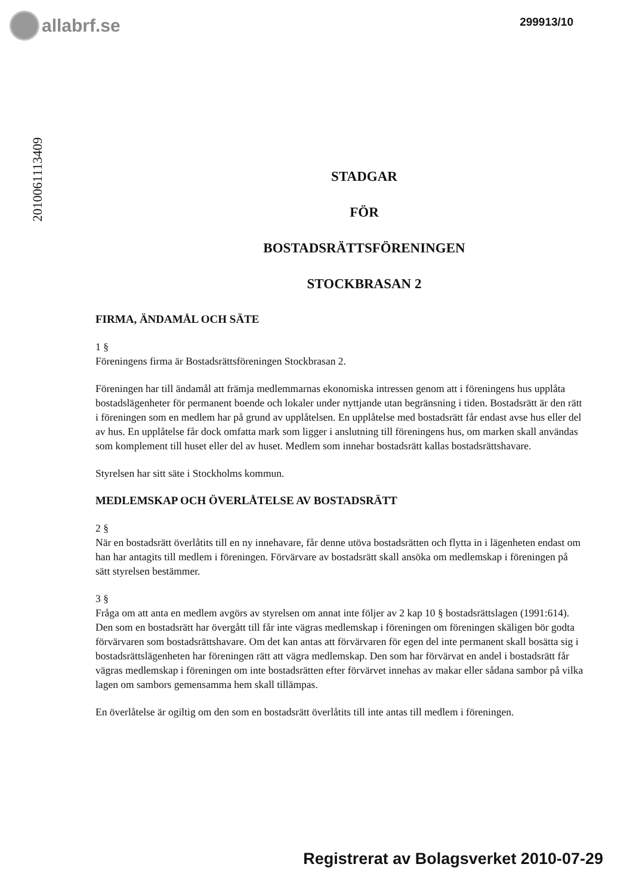allabrf.se
299913/10
2010061113409
STADGAR
FÖR
BOSTADSRÄTTSFÖRENINGEN
STOCKBRASAN 2
FIRMA, ÄNDAMÅL OCH SÄTE
1 §
Föreningens firma är Bostadsrättsföreningen Stockbrasan 2.
Föreningen har till ändamål att främja medlemmarnas ekonomiska intressen genom att i föreningens hus upplåta bostadslägenheter för permanent boende och lokaler under nyttjande utan begränsning i tiden. Bostadsrätt är den rätt i föreningen som en medlem har på grund av upplåtelsen. En upplåtelse med bostadsrätt får endast avse hus eller del av hus. En upplåtelse får dock omfatta mark som ligger i anslutning till föreningens hus, om marken skall användas som komplement till huset eller del av huset. Medlem som innehar bostadsrätt kallas bostadsrättshavare.
Styrelsen har sitt säte i Stockholms kommun.
MEDLEMSKAP OCH ÖVERLÅTELSE AV BOSTADSRÄTT
2 §
När en bostadsrätt överlåtits till en ny innehavare, får denne utöva bostadsrätten och flytta in i lägenheten endast om han har antagits till medlem i föreningen. Förvärvare av bostadsrätt skall ansöka om medlemskap i föreningen på sätt styrelsen bestämmer.
3 §
Fråga om att anta en medlem avgörs av styrelsen om annat inte följer av 2 kap 10 § bostadsrättslagen (1991:614).
Den som en bostadsrätt har övergått till får inte vägras medlemskap i föreningen om föreningen skäligen bör godta förvärvaren som bostadsrättshavare. Om det kan antas att förvärvaren för egen del inte permanent skall bosätta sig i bostadsrättslägenheten har föreningen rätt att vägra medlemskap. Den som har förvärvat en andel i bostadsrätt får vägras medlemskap i föreningen om inte bostadsrätten efter förvärvet innehas av makar eller sådana sambor på vilka lagen om sambors gemensamma hem skall tillämpas.
En överlåtelse är ogiltig om den som en bostadsrätt överlåtits till inte antas till medlem i föreningen.
Registrerat av Bolagsverket 2010-07-29